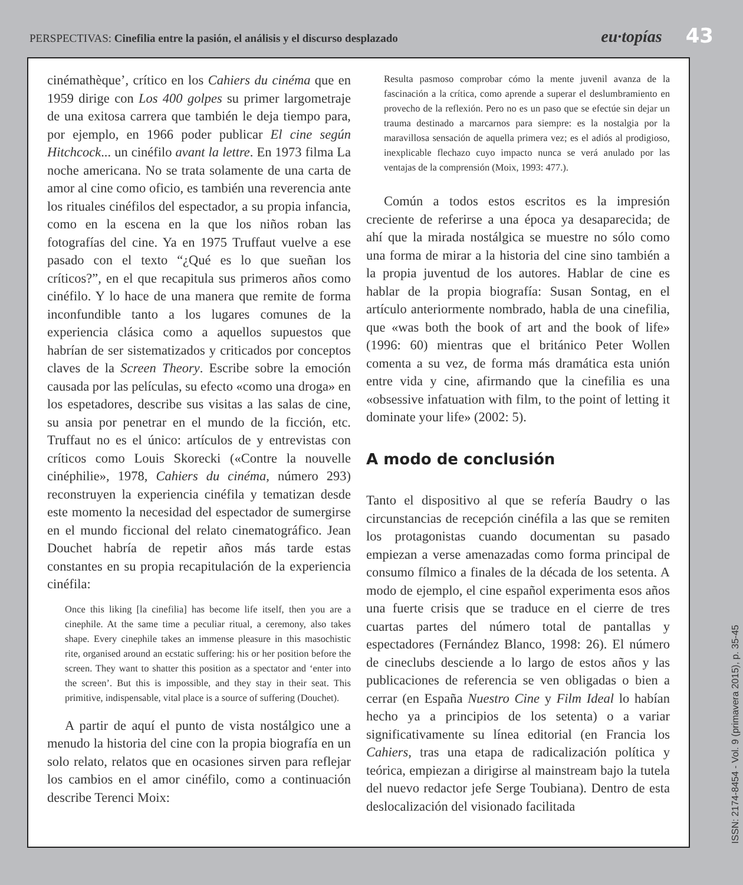PERSPECTIVAS: Cinefilia entre la pasión, el análisis y el discurso desplazado
eu·topías
43
cinémathèque’, crítico en los Cahiers du cinéma que en 1959 dirige con Los 400 golpes su primer largometraje de una exitosa carrera que también le deja tiempo para, por ejemplo, en 1966 poder publicar El cine según Hitchcock... un cinéfilo avant la lettre. En 1973 filma La noche americana. No se trata solamente de una carta de amor al cine como oficio, es también una reverencia ante los rituales cinéfilos del espectador, a su propia infancia, como en la escena en la que los niños roban las fotografías del cine. Ya en 1975 Truffaut vuelve a ese pasado con el texto “¿Qué es lo que sueñan los críticos?”, en el que recapitula sus primeros años como cinéfilo. Y lo hace de una manera que remite de forma inconfundible tanto a los lugares comunes de la experiencia clásica como a aquellos supuestos que habrían de ser sistematizados y criticados por conceptos claves de la Screen Theory. Escribe sobre la emoción causada por las películas, su efecto «como una droga» en los espetadores, describe sus visitas a las salas de cine, su ansia por penetrar en el mundo de la ficción, etc. Truffaut no es el único: artículos de y entrevistas con críticos como Louis Skorecki («Contre la nouvelle cinéphilie», 1978, Cahiers du cinéma, número 293) reconstruyen la experiencia cinéfila y tematizan desde este momento la necesidad del espectador de sumergirse en el mundo ficcional del relato cinematográfico. Jean Douchet habría de repetir años más tarde estas constantes en su propia recapitulación de la experiencia cinéfila:
Once this liking [la cinefilia] has become life itself, then you are a cinephile. At the same time a peculiar ritual, a ceremony, also takes shape. Every cinephile takes an immense pleasure in this masochistic rite, organised around an ecstatic suffering: his or her position before the screen. They want to shatter this position as a spectator and ‘enter into the screen’. But this is impossible, and they stay in their seat. This primitive, indispensable, vital place is a source of suffering (Douchet).
A partir de aquí el punto de vista nostálgico une a menudo la historia del cine con la propia biografía en un solo relato, relatos que en ocasiones sirven para reflejar los cambios en el amor cinéfilo, como a continuación describe Terenci Moix:
Resulta pasmoso comprobar cómo la mente juvenil avanza de la fascinación a la crítica, como aprende a superar el deslumbramiento en provecho de la reflexión. Pero no es un paso que se efectúe sin dejar un trauma destinado a marcarnos para siempre: es la nostalgia por la maravillosa sensación de aquella primera vez; es el adiós al prodigioso, inexplicable flechazo cuyo impacto nunca se verá anulado por las ventajas de la comprensión (Moix, 1993: 477.).
Común a todos estos escritos es la impresión creciente de referirse a una época ya desaparecida; de ahí que la mirada nostálgica se muestre no sólo como una forma de mirar a la historia del cine sino también a la propia juventud de los autores. Hablar de cine es hablar de la propia biografía: Susan Sontag, en el artículo anteriormente nombrado, habla de una cinefilia, que «was both the book of art and the book of life» (1996: 60) mientras que el británico Peter Wollen comenta a su vez, de forma más dramática esta unión entre vida y cine, afirmando que la cinefilia es una «obsessive infatuation with film, to the point of letting it dominate your life» (2002: 5).
A modo de conclusión
Tanto el dispositivo al que se refería Baudry o las circunstancias de recepción cinéfila a las que se remiten los protagonistas cuando documentan su pasado empiezan a verse amenazadas como forma principal de consumo fílmico a finales de la década de los setenta. A modo de ejemplo, el cine español experimenta esos años una fuerte crisis que se traduce en el cierre de tres cuartas partes del número total de pantallas y espectadores (Fernández Blanco, 1998: 26). El número de cineclubs desciende a lo largo de estos años y las publicaciones de referencia se ven obligadas o bien a cerrar (en España Nuestro Cine y Film Ideal lo habían hecho ya a principios de los setenta) o a variar significativamente su línea editorial (en Francia los Cahiers, tras una etapa de radicalización política y teórica, empiezan a dirigirse al mainstream bajo la tutela del nuevo redactor jefe Serge Toubiana). Dentro de esta deslocalización del visionado facilitada
ISSN: 2174-8454 - Vol. 9 (primavera 2015), p. 35-45